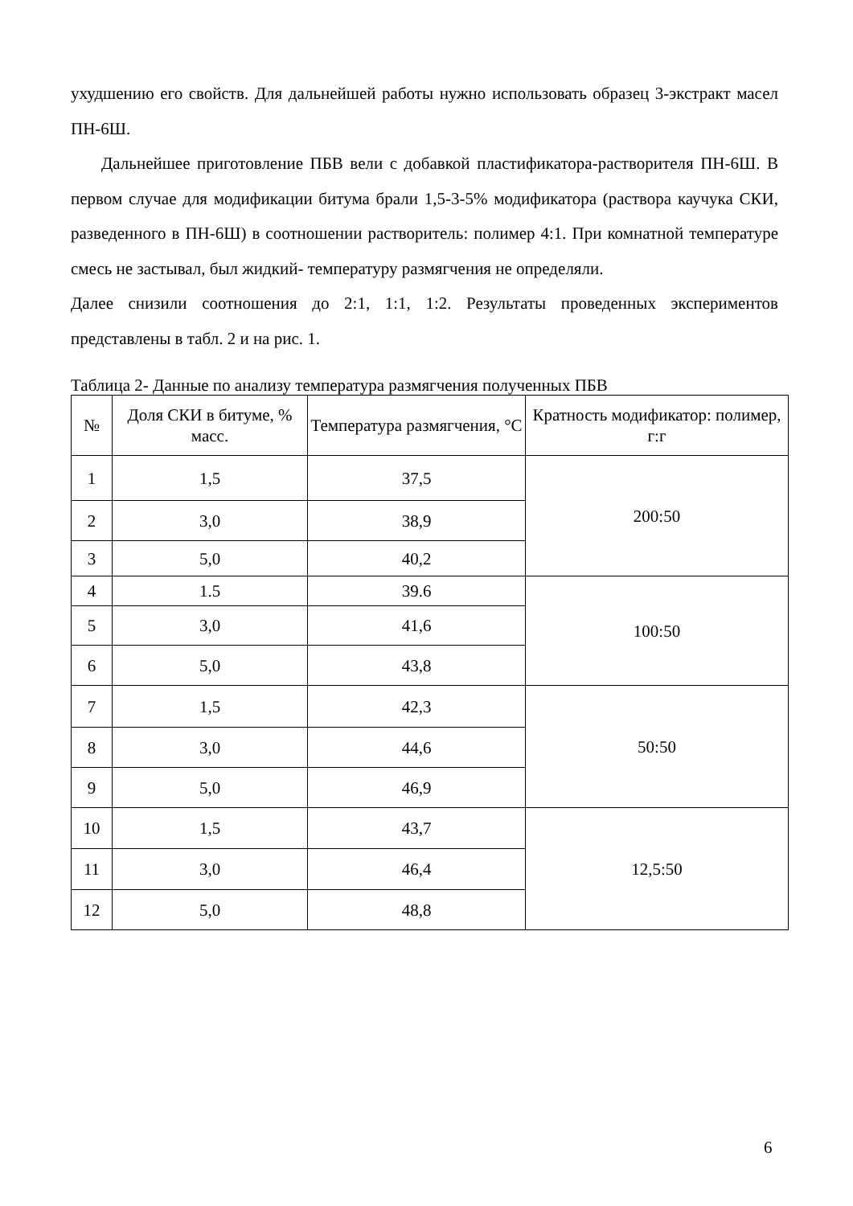ухудшению его свойств. Для дальнейшей работы нужно использовать образец 3-экстракт масел ПН-6Ш.
Дальнейшее приготовление ПБВ вели с добавкой пластификатора-растворителя ПН-6Ш. В первом случае для модификации битума брали 1,5-3-5% модификатора (раствора каучука СКИ, разведенного в ПН-6Ш) в соотношении растворитель: полимер 4:1. При комнатной температуре смесь не застывал, был жидкий- температуру размягчения не определяли.
Далее снизили соотношения до 2:1, 1:1, 1:2. Результаты проведенных экспериментов представлены в табл. 2 и на рис. 1.
Таблица 2- Данные по анализу температура размягчения полученных ПБВ
| № | Доля СКИ в битуме, % масс. | Температура размягчения, °С | Кратность модификатор: полимер, г:г |
| --- | --- | --- | --- |
| 1 | 1,5 | 37,5 | 200:50 |
| 2 | 3,0 | 38,9 | |
| 3 | 5,0 | 40,2 | |
| 4 | 1.5 | 39.6 | 100:50 |
| 5 | 3,0 | 41,6 | |
| 6 | 5,0 | 43,8 | |
| 7 | 1,5 | 42,3 | 50:50 |
| 8 | 3,0 | 44,6 | |
| 9 | 5,0 | 46,9 | |
| 10 | 1,5 | 43,7 | 12,5:50 |
| 11 | 3,0 | 46,4 | |
| 12 | 5,0 | 48,8 | |
6